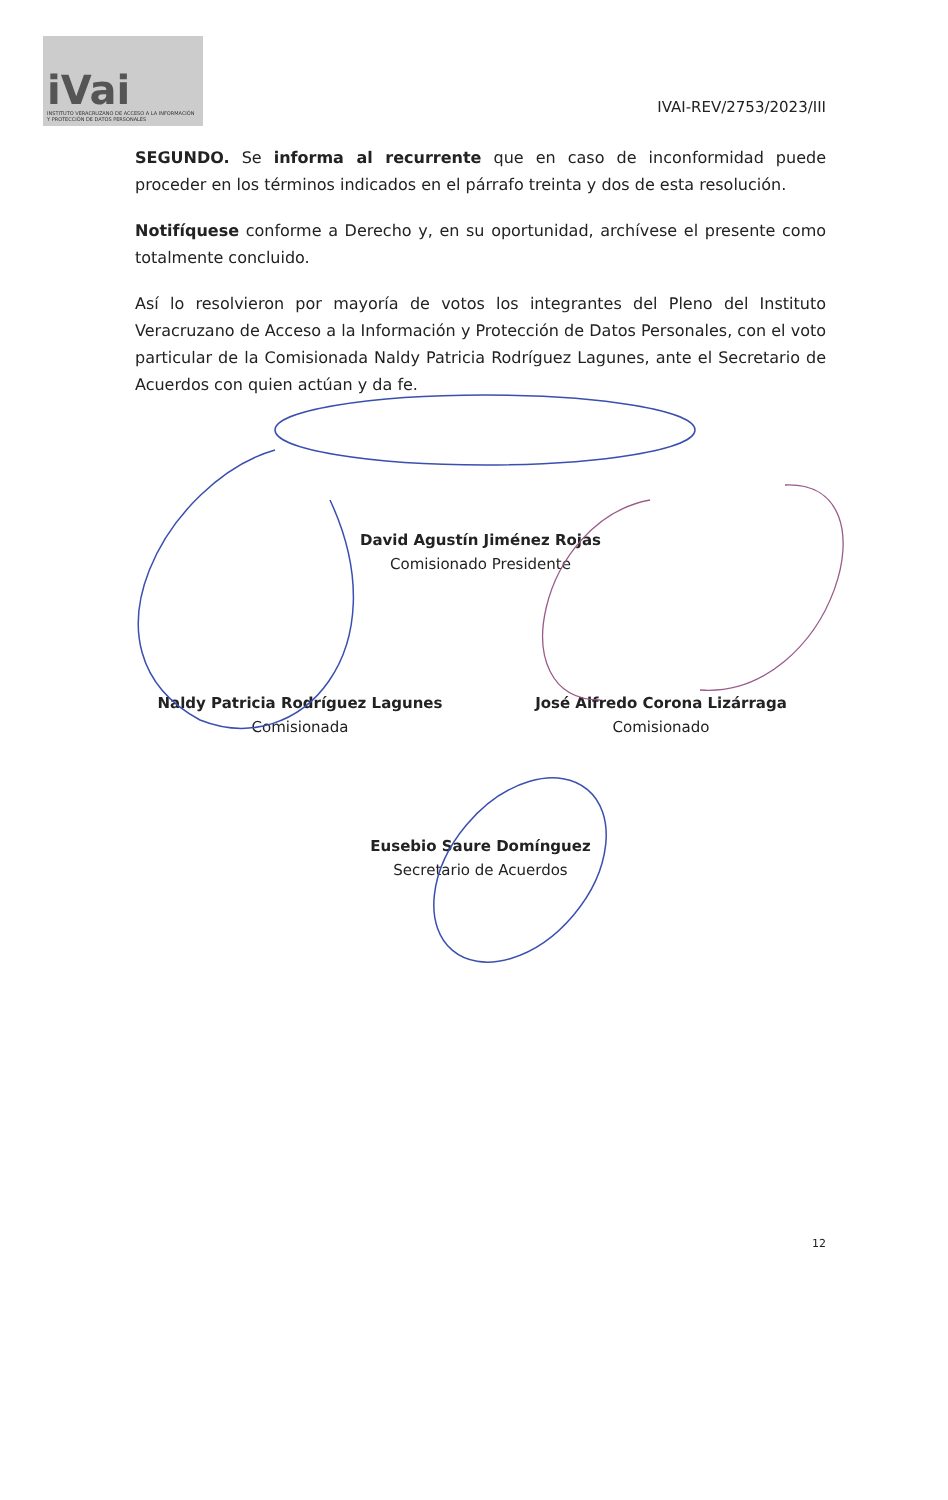iVai
INSTITUTO VERACRUZANO DE ACCESO A LA INFORMACIÓN Y PROTECCIÓN DE DATOS PERSONALES
IVAI-REV/2753/2023/III
SEGUNDO. Se informa al recurrente que en caso de inconformidad puede proceder en los términos indicados en el párrafo treinta y dos de esta resolución.
Notifíquese conforme a Derecho y, en su oportunidad, archívese el presente como totalmente concluido.
Así lo resolvieron por mayoría de votos los integrantes del Pleno del Instituto Veracruzano de Acceso a la Información y Protección de Datos Personales, con el voto particular de la Comisionada Naldy Patricia Rodríguez Lagunes, ante el Secretario de Acuerdos con quien actúan y da fe.
David Agustín Jiménez Rojas
Comisionado Presidente
Naldy Patricia Rodríguez Lagunes
Comisionada
José Alfredo Corona Lizárraga
Comisionado
Eusebio Saure Domínguez
Secretario de Acuerdos
12